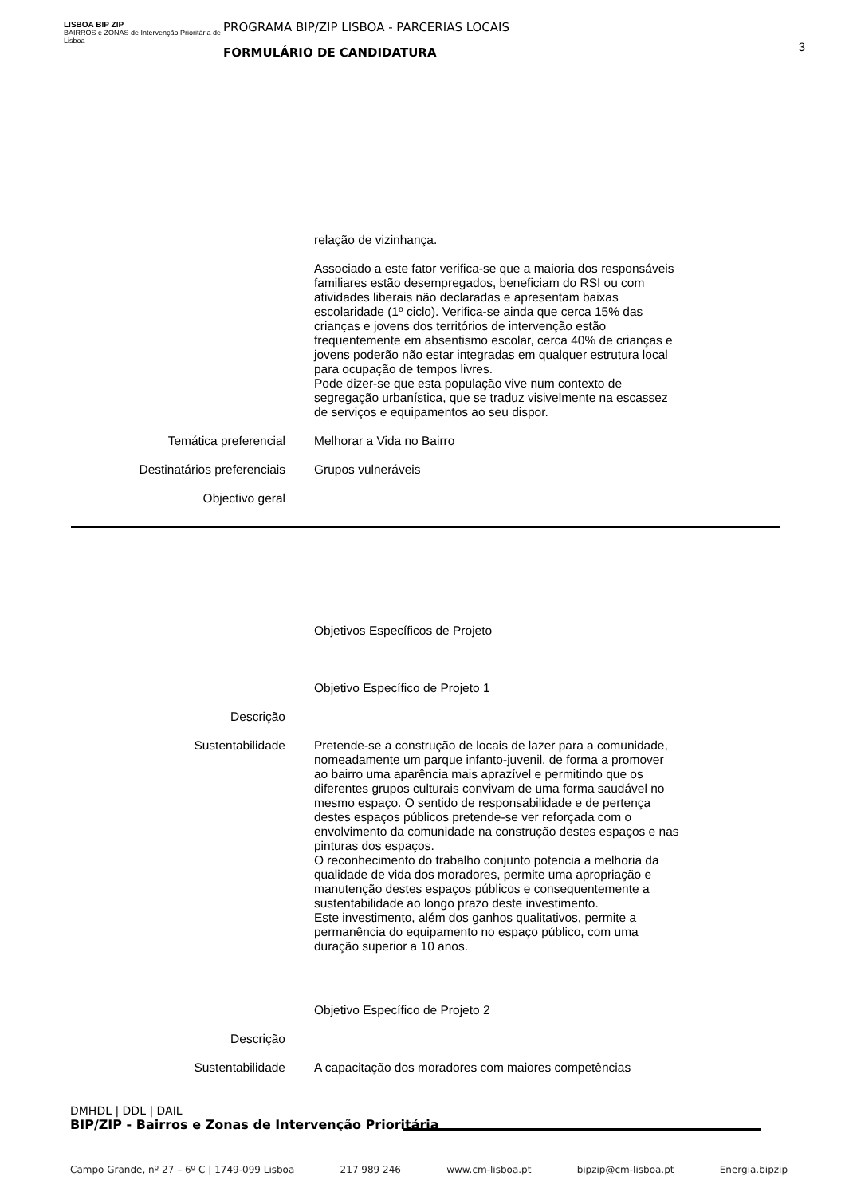LISBOA BIP ZIP
BAIRROS e ZONAS de Intervenção Prioritária de Lisboa
PROGRAMA BIP/ZIP LISBOA - PARCERIAS LOCAIS
FORMULÁRIO DE CANDIDATURA
3
relação de vizinhança.
Associado a este fator verifica-se que a maioria dos responsáveis familiares estão desempregados, beneficiam do RSI ou com atividades liberais não declaradas e apresentam baixas escolaridade (1º ciclo). Verifica-se ainda que cerca 15% das crianças e jovens dos territórios de intervenção estão frequentemente em absentismo escolar, cerca 40% de crianças e jovens poderão não estar integradas em qualquer estrutura local para ocupação de tempos livres.
Pode dizer-se que esta população vive num contexto de segregação urbanística, que se traduz visivelmente na escassez de serviços e equipamentos ao seu dispor.
Temática preferencial Melhorar a Vida no Bairro
Destinatários preferenciais Grupos vulneráveis
Objectivo geral
Objetivos Específicos de Projeto
Objetivo Específico de Projeto 1
Descrição
Sustentabilidade Pretende-se a construção de locais de lazer para a comunidade, nomeadamente um parque infanto-juvenil, de forma a promover ao bairro uma aparência mais aprazível e permitindo que os diferentes grupos culturais convivam de uma forma saudável no mesmo espaço. O sentido de responsabilidade e de pertença destes espaços públicos pretende-se ver reforçada com o envolvimento da comunidade na construção destes espaços e nas pinturas dos espaços.
O reconhecimento do trabalho conjunto potencia a melhoria da qualidade de vida dos moradores, permite uma apropriação e manutenção destes espaços públicos e consequentemente a sustentabilidade ao longo prazo deste investimento.
Este investimento, além dos ganhos qualitativos, permite a permanência do equipamento no espaço público, com uma duração superior a 10 anos.
Objetivo Específico de Projeto 2
Descrição
Sustentabilidade A capacitação dos moradores com maiores competências
DMHDL | DDL | DAIL
BIP/ZIP - Bairros e Zonas de Intervenção Prioritária
Campo Grande, nº 27 – 6º C | 1749-099 Lisboa 217 989 246 www.cm-lisboa.pt bipzip@cm-lisboa.pt Energia.bipzip